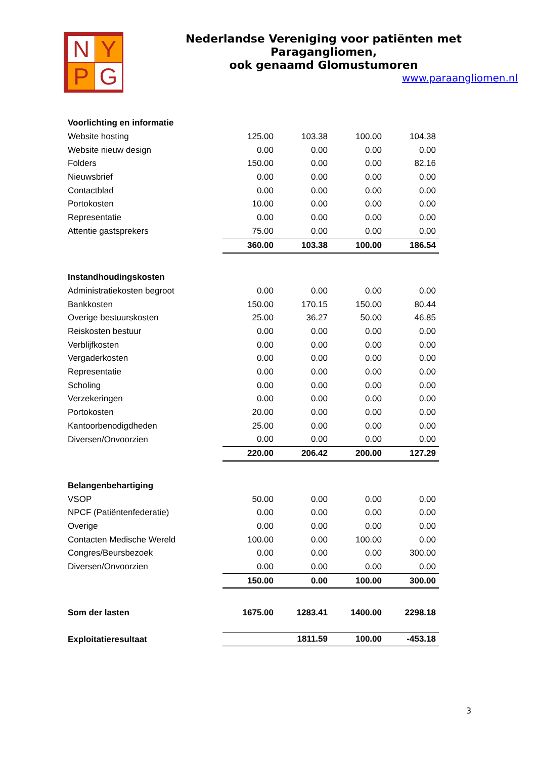N Y
P G
Nederlandse Vereniging voor patiënten met Paragangliomen,
ook genaamd Glomustumoren
www.paraangliomen.nl
| Voorlichting en informatie | | | | |
| Website hosting | 125.00 | 103.38 | 100.00 | 104.38 |
| Website nieuw design | 0.00 | 0.00 | 0.00 | 0.00 |
| Folders | 150.00 | 0.00 | 0.00 | 82.16 |
| Nieuwsbrief | 0.00 | 0.00 | 0.00 | 0.00 |
| Contactblad | 0.00 | 0.00 | 0.00 | 0.00 |
| Portokosten | 10.00 | 0.00 | 0.00 | 0.00 |
| Representatie | 0.00 | 0.00 | 0.00 | 0.00 |
| Attentie gastsprekers | 75.00 | 0.00 | 0.00 | 0.00 |
| | 360.00 | 103.38 | 100.00 | 186.54 |
| Instandhoudingskosten | | | | |
| Administratiekosten begroot | 0.00 | 0.00 | 0.00 | 0.00 |
| Bankkosten | 150.00 | 170.15 | 150.00 | 80.44 |
| Overige bestuurskosten | 25.00 | 36.27 | 50.00 | 46.85 |
| Reiskosten bestuur | 0.00 | 0.00 | 0.00 | 0.00 |
| Verblijfkosten | 0.00 | 0.00 | 0.00 | 0.00 |
| Vergaderkosten | 0.00 | 0.00 | 0.00 | 0.00 |
| Representatie | 0.00 | 0.00 | 0.00 | 0.00 |
| Scholing | 0.00 | 0.00 | 0.00 | 0.00 |
| Verzekeringen | 0.00 | 0.00 | 0.00 | 0.00 |
| Portokosten | 20.00 | 0.00 | 0.00 | 0.00 |
| Kantoorbenodigdheden | 25.00 | 0.00 | 0.00 | 0.00 |
| Diversen/Onvoorzien | 0.00 | 0.00 | 0.00 | 0.00 |
| | 220.00 | 206.42 | 200.00 | 127.29 |
| Belangenbehartiging | | | | |
| VSOP | 50.00 | 0.00 | 0.00 | 0.00 |
| NPCF (Patiëntenfederatie) | 0.00 | 0.00 | 0.00 | 0.00 |
| Overige | 0.00 | 0.00 | 0.00 | 0.00 |
| Contacten Medische Wereld | 100.00 | 0.00 | 100.00 | 0.00 |
| Congres/Beursbezoek | 0.00 | 0.00 | 0.00 | 300.00 |
| Diversen/Onvoorzien | 0.00 | 0.00 | 0.00 | 0.00 |
| | 150.00 | 0.00 | 100.00 | 300.00 |
| Som der lasten | 1675.00 | 1283.41 | 1400.00 | 2298.18 |
| Exploitatieresultaat | | 1811.59 | 100.00 | -453.18 |
3